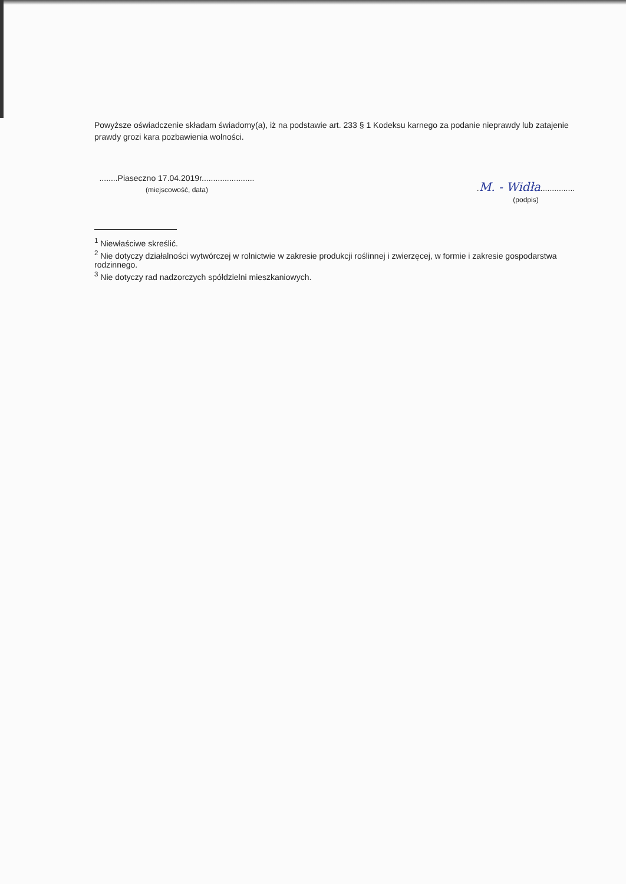Powyższe oświadczenie składam świadomy(a), iż na podstawie art. 233 § 1 Kodeksu karnego za podanie nieprawdy lub zatajenie prawdy grozi kara pozbawienia wolności.
........Piaseczno 17.04.2019r.......................
(miejscowość, data)
.M. - Widła...............
(podpis)
<sup>1</sup> Niewłaściwe skreślić.
<sup>2</sup> Nie dotyczy działalności wytwórczej w rolnictwie w zakresie produkcji roślinnej i zwierzęcej, w formie i zakresie gospodarstwa rodzinnego.
<sup>3</sup> Nie dotyczy rad nadzorczych spółdzielni mieszkaniowych.